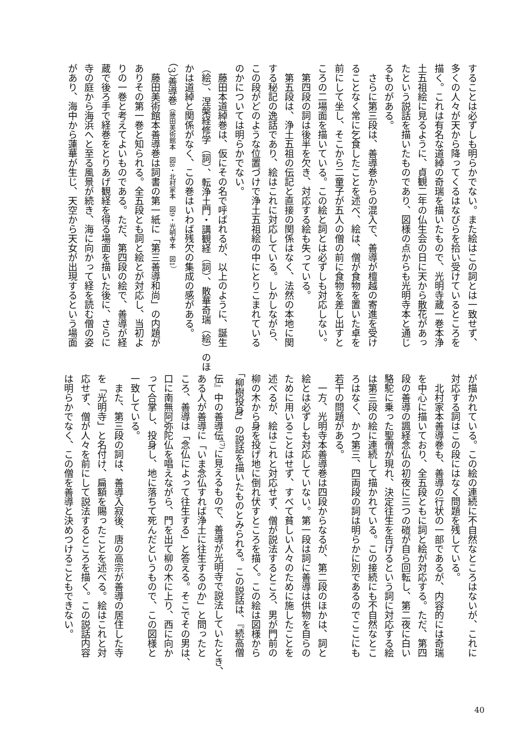することは必ずしも明らかでない。また絵はこの詞とは一致せず、
多くの人々が天から降ってくるはなびらを拾い受けているところを
描く。これは有名な道綽の奇瑞を描いたもので、光明寺蔵一巻本浄
土五祖絵に見るように、貞観二年の仏生会の日に天から散花があっ
たという説話を描いたものであり、図様の点からも光明寺本と通じ
るものがある。
　さらに第三段は、善導巻からの混入で、善導が檀越の寄進を受け
ることなく常に乞食したことを述べ、絵は、僧が食物を置いた卓を
前にして坐し、そこから二童子が五人の僧の前に食物を差し出すと
ころの二場面を描いている。この絵と詞とは必ずしも対応しない。
　第四段の詞は後半を欠き、対応する絵も失っている。
　第五段は、浄土五祖の伝記と直接の関係はなく、法然の本地に関
する秘記の逸話であり、絵はこれに対応している。しかしながら、
この段がどのような位置づけで浄土五祖絵の中にとりこまれている
のかについては明らかでない。
　藤田本道綽巻は、仮にその名で呼ばれるが、以上のように、誕生
（絵）、涅槃経修学（詞）、転浄土門・講観経（詞）、散華奇瑞（絵）のほ
かは道綽と関係がなく、この巻はいわば残欠の集成の感がある。
（3）善導巻（藤田美術館本　図8・北村家本　図9・光明寺本　図1）
　藤田美術館本善導巻は詞書の第一紙に「第三善導和尚」の内題が
ありその第一巻と知られる。全五段とも詞と絵とが対応し、当初よ
りの一巻と考えてよいものである。ただ、第四段の絵で、善導が経
蔵で後ろ手で経巻をとりあげ観経を得る場面を描いた後に、さらに
寺の庭から海浜へと至る風景が続き、海に向かって経を読む僧の姿
があり、海中から蓮華が生じ、天空から天女が出現するという場面
が描かれている。この絵の連続に不自然なところはないが、これに
対応する詞はこの段にはなく問題を残している。
　北村家本善導巻も、善導の行状の一部であるが、内容的には奇瑞
を中心に描いており、全五段ともに詞と絵が対応する。ただ、第四
段の善導の諷経念仏の初夜に三つの磑が自ら回転し、第二夜に白い
駱駝に乗った聖僧が現れ、決定往生を告げるという詞に対応する絵
は第三段の絵に連続して描かれている。この接続にも不自然なとこ
ろはなく、かつ第三、四両段の詞は明らかに別であるのでここにも
若干の問題がある。
　一方、光明寺本善導巻は四段からなるが、第二段のほかは、詞と
絵とは必ずしも対応していない。第一段は詞に善導は供物を自らの
ために用いることはせず、すべて貧しい人々のために施したことを
述べるが、絵はこれと対応せず、僧が説法するところ、男が門前の
柳の木から身を投げ地に倒れ伏すところを描く。この絵は図様から
「柳樹投身」の説話を描いたものとみられる。この説話は、『続高僧
伝』中の善導伝<sup>(7)</sup>に見えるもので、善導が光明寺で説法していたとき、
ある人が善導に「いま念仏すれば浄土に往生するのか」と問ったと
ころ、善導は「念仏によって往生する」と答える。そこでその男は、
口に南無阿弥陀仏を唱えながら、門を出て柳の木に上り、西に向か
って合掌し、投身し、地に落ちて死んだというもので、この図様と
一致している。
　また、第三段の詞は、善導入寂後、唐の高宗が善導の居住した寺
を「光明寺」と名付け、扁額を賜ったことを述べる。絵はこれと対
応せず、僧が人々を前にして説法するところを描く。この説話内容
は明らかでなく、この僧を善導と決めつけることもできない。
40